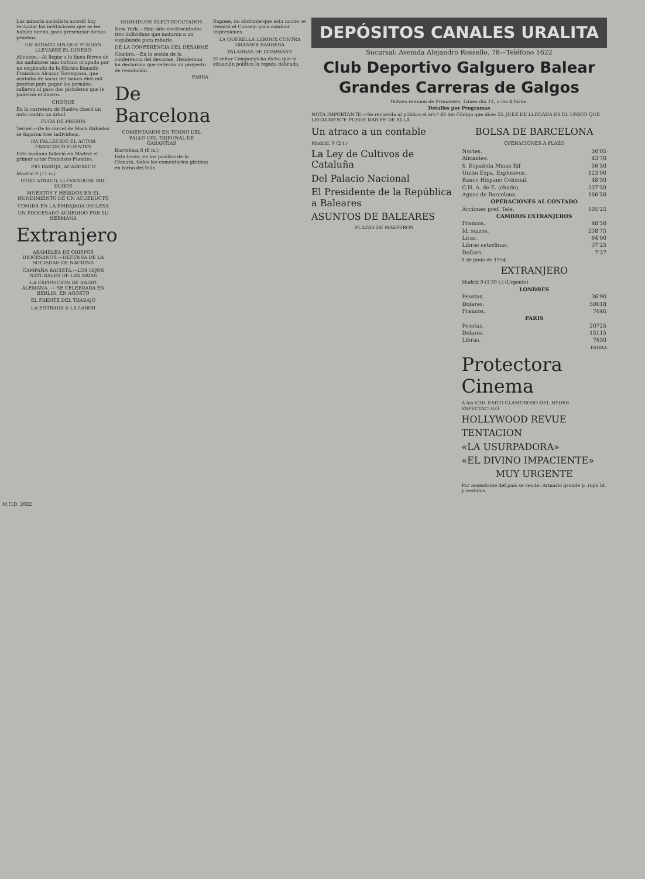Las minoría socialista acordó hoy rechazar las invitaciones que se les habían hecho, para presenciar dichas pruebas.
UN ATRACO SIN QUE PUEDAN LLEVARSE EL DINERO
Alicante.—Al llegar a la línea férrea de los andaluces una tartana ocupada por un empleado de la fábrica llamado Francisco Alcazar Torregrosa, que acababa de sacar del banco diez mil pesetas para pagar los jornales, salieron al paso dos pistoleros que le pidieron el dinero.
CHOQUE
En la carretera de Huelva chocó un auto contra un árbol.
FUGA DE PRESOS
Teruel.—De la cárcel de Mora Rubielos se fugaron tres individuos.
HA FALLECIDO EL ACTOR FRANCISCO FUENTES
Esta mañana falleció en Madrid el primer actor Francisco Fuentes.
PIO BAROJA, ACADEMICO
Madrid 8 (11 n.)
OTRO ATRACO, LLEVANDOSE MIL DUROS
MUERTOS Y HERIDOS EN EL HUNDIMIENTO DE UN ACUEDUCTO
COMIDA EN LA EMBAJADA INGLESA
UN PROCESADO AGREDIDO POR SU HERMANA
Extranjero
ASAMBLEA DE OBISPOS DIOCESANOS.—DEFENSA DE LA SOCIEDAD DE NACIONS
CAMPAÑA RACISTA.—LOS HIJOS NATURALES DE LAS ARIAS
LA EXPOSICION DE RADIO ALEMANA. — SE CELEBRARA EN BERLIN, EN AGOSTO
EL FRENTE DEL TRABAJO
LA ENTRADA A LA LABOR
INDIVIDUOS ELECTROCUTADOS
New York.—Han sido electrocutados tres individuos que mataron a un vagabundo para robarle.
DE LA CONFERENCIA DEL DESARME
Ginebra.—En la sesión de la conferencia del desarme, Henderson ha declarado que retiraba su proyecto de resolución.
FABRA
De Barcelona
COMENTARIOS EN TORNO DEL FALLO DEL TRIBUNAL DE GARANTIAS
Barcelona 8 (6 m.)
Esta tarde, en los pasillos de la Cámara, todos los comentarios giraban en torno del fallo.
Supone, no obstante que esta noche se reunirá el Consejo para cambiar impresiones.
LA QUERELLA LEROUX CONTRA GRANIER BARRERA
PALABRAS DE COMPANYS
El señor Companys ha dicho que la situación política la reputa delicada.
DEPÓSITOS CANALES URALITA
Sucursal: Avenida Alejandro Rossello, 78—Teléfono 1622
Club Deportivo Galguero Balear
Grandes Carreras de Galgos
Octava reunión de Primavera, Lunes día 11, a las 4 tarde.
Detalles por Programas
NOTA IMPORTANTE.—Se recuerda al público el art.º 48 del Código que dice: EL JUEZ DE LLEGADA ES EL UNICO QUE LEGALMENTE PUEDE DAR FE DE ELLA
Un atraco a un contable
Madrid, 9 (2 t.)
La Ley de Cultivos de Cataluña
Del Palacio Nacional
El Presidente de la República a Baleares
ASUNTOS DE BALEARES
PLAZAS DE MAESTROS
BOLSA DE BARCELONA
OPERACIONES A PLAZO
| Nortes. | 50'05 |
| Alicantes. | 43'70 |
| S. Española Minas Rif | 56'50 |
| Unión Espa. Explosivos. | 123'00 |
| Banco Hispano Colonial. | 48'50 |
| C.H. A. de E. (chade). | 337'50 |
| Aguas de Barcelona. | 166'50 |
| OPERACIONES AL CONTADO | |
| Acciones pref. Tele. | 105'25 |
| CAMBIOS EXTRANJEROS | |
| Francos. | 48'50 |
| Id. suizos. | 238'75 |
| Liras. | 64'00 |
| Libras esterlinas. | 37'25 |
| Dollars. | 7'37 |
8 de junio de 1934.
EXTRANJERO
Madrid 9 (1'30 t.) (Urgente)
| LONDRES | |
| --- | --- |
| Pesetas. | 36'90 |
| Dolares. | 50618 |
| Francos. | 7646 |
| PARIS | |
| Pesetas. | 20725 |
| Dolares. | 15115 |
| Libras. | 7650 |
FABRA
Protectora Cinema
A las 6'30. EXITO CLAMOROSO DEL HYDER ESPECTACULO
HOLLYWOOD REVUE
TENTACION
«LA USURPADORA»
«EL DIVINO IMPACIENTE»
MUY URGENTE
Por ausentarse del país se vende: Armario grande p. ropa bl. y vestidos.
M.C.D. 2022